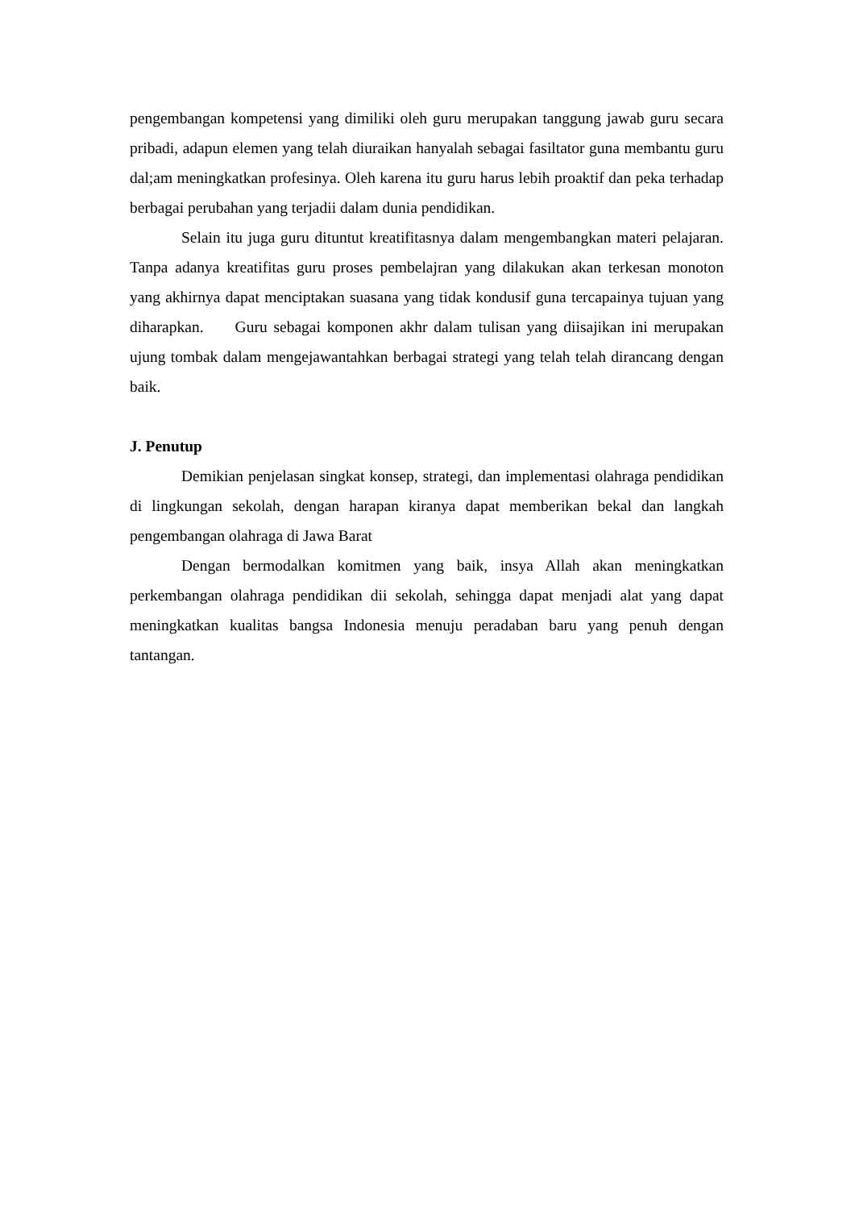pengembangan kompetensi yang dimiliki oleh guru merupakan tanggung jawab guru secara pribadi, adapun elemen yang telah diuraikan hanyalah sebagai fasiltator guna membantu guru dal;am meningkatkan profesinya. Oleh karena itu guru harus lebih proaktif dan peka terhadap berbagai perubahan yang terjadii dalam dunia pendidikan.
Selain itu juga guru dituntut kreatifitasnya dalam mengembangkan materi pelajaran. Tanpa adanya kreatifitas guru proses pembelajran yang dilakukan akan terkesan monoton yang akhirnya dapat menciptakan suasana yang tidak kondusif guna tercapainya tujuan yang diharapkan. Guru sebagai komponen akhr dalam tulisan yang diisajikan ini merupakan ujung tombak dalam mengejawantahkan berbagai strategi yang telah telah dirancang dengan baik.
J. Penutup
Demikian penjelasan singkat konsep, strategi, dan implementasi olahraga pendidikan di lingkungan sekolah, dengan harapan kiranya dapat memberikan bekal dan langkah pengembangan olahraga di Jawa Barat
Dengan bermodalkan komitmen yang baik, insya Allah akan meningkatkan perkembangan olahraga pendidikan dii sekolah, sehingga dapat menjadi alat yang dapat meningkatkan kualitas bangsa Indonesia menuju peradaban baru yang penuh dengan tantangan.